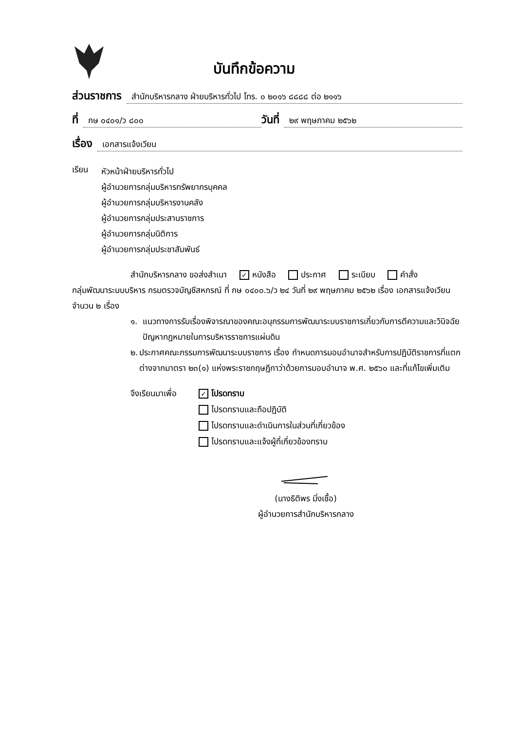บันทึกข้อความ
ส่วนราชการ สำนักบริหารกลาง ฝ่ายบริหารทั่วไป โทร. ๐ ๒๐๑๖ ๘๘๘๘ ต่อ ๒๑๑๖
ที่ กษ ๐๔๐๑/ว ๘๐๐ วันที่ ๒๙ พฤษภาคม ๒๕๖๒
เรื่อง เอกสารแจ้งเวียน
เรียน
หัวหน้าฝ่ายบริหารทั่วไป
ผู้อำนวยการกลุ่มบริหารทรัพยากรบุคคล
ผู้อำนวยการกลุ่มบริหารงานคลัง
ผู้อำนวยการกลุ่มประสานราชการ
ผู้อำนวยการกลุ่มนิติการ
ผู้อำนวยการกลุ่มประชาสัมพันธ์
สำนักบริหารกลาง ขอส่งสำเนา ✓ หนังสือ ประกาศ ระเบียบ คำสั่ง
กลุ่มพัฒนาระบบบริหาร กรมตรวจบัญชีสหกรณ์ ที่ กษ ๐๔๐๐.๖/ว ๒๔ วันที่ ๒๙ พฤษภาคม ๒๕๖๒ เรื่อง เอกสารแจ้งเวียน จำนวน ๒ เรื่อง
๑. แนวทางการรับเรื่องพิจารณาของคณะอนุกรรมการพัฒนาระบบราชการเกี่ยวกับการตีความและวินิจฉัยปัญหากฎหมายในการบริหารราชการแผ่นดิน
๒. ประกาศคณะกรรมการพัฒนาระบบราชการ เรื่อง กำหนดการมอบอำนาจสำหรับการปฏิบัติราชการที่แตกต่างจากมาตรา ๒๓(๑) แห่งพระราชกฤษฎีกาว่าด้วยการมอบอำนาจ พ.ศ. ๒๕๖๐ และที่แก้ไขเพิ่มเติม
จึงเรียนมาเพื่อ
✓ โปรดทราบ
โปรดทราบและถือปฏิบัติ
โปรดทราบและดำเนินการในส่วนที่เกี่ยวข้อง
โปรดทราบและแจ้งผู้ที่เกี่ยวข้องทราบ
(นางธิติพร มิ่งเชื้อ)
ผู้อำนวยการสำนักบริหารกลาง